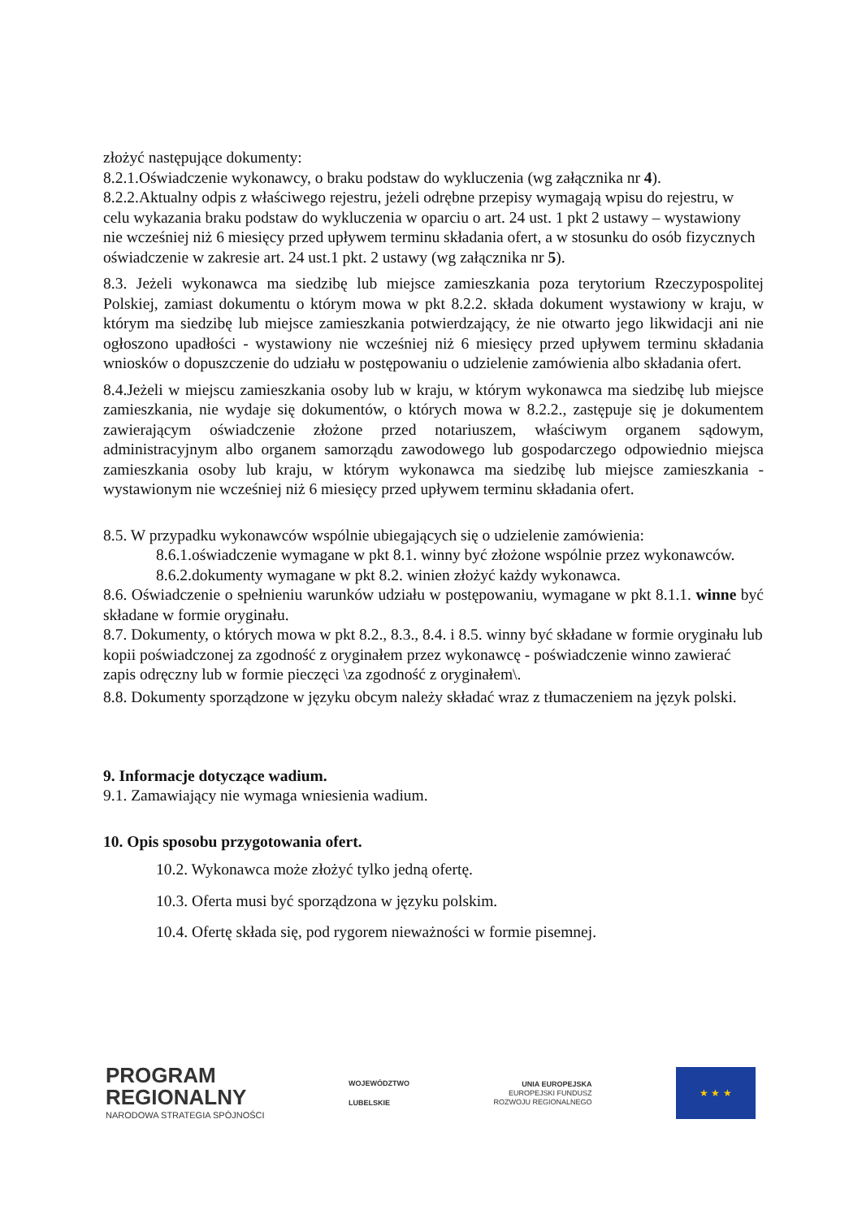złożyć następujące dokumenty:
8.2.1.Oświadczenie wykonawcy, o braku podstaw do wykluczenia (wg załącznika nr 4).
8.2.2.Aktualny odpis z właściwego rejestru, jeżeli odrębne przepisy wymagają wpisu do rejestru, w celu wykazania braku podstaw do wykluczenia w oparciu o art. 24 ust. 1 pkt 2 ustawy – wystawiony nie wcześniej niż 6 miesięcy przed upływem terminu składania ofert, a w stosunku do osób fizycznych oświadczenie w zakresie art. 24 ust.1 pkt. 2 ustawy (wg załącznika nr 5).
8.3. Jeżeli wykonawca ma siedzibę lub miejsce zamieszkania poza terytorium Rzeczypospolitej Polskiej, zamiast dokumentu o którym mowa w pkt 8.2.2. składa dokument wystawiony w kraju, w którym ma siedzibę lub miejsce zamieszkania potwierdzający, że nie otwarto jego likwidacji ani nie ogłoszono upadłości - wystawiony nie wcześniej niż 6 miesięcy przed upływem terminu składania wniosków o dopuszczenie do udziału w postępowaniu o udzielenie zamówienia albo składania ofert.
8.4.Jeżeli w miejscu zamieszkania osoby lub w kraju, w którym wykonawca ma siedzibę lub miejsce zamieszkania, nie wydaje się dokumentów, o których mowa w 8.2.2., zastępuje się je dokumentem zawierającym oświadczenie złożone przed notariuszem, właściwym organem sądowym, administracyjnym albo organem samorządu zawodowego lub gospodarczego odpowiednio miejsca zamieszkania osoby lub kraju, w którym wykonawca ma siedzibę lub miejsce zamieszkania - wystawionym nie wcześniej niż 6 miesięcy przed upływem terminu składania ofert.
8.5. W przypadku wykonawców wspólnie ubiegających się o udzielenie zamówienia:
8.6.1.oświadczenie wymagane w pkt 8.1. winny być złożone wspólnie przez wykonawców.
8.6.2.dokumenty wymagane w pkt 8.2. winien złożyć każdy wykonawca.
8.6. Oświadczenie o spełnieniu warunków udziału w postępowaniu, wymagane w pkt 8.1.1. winne być składane w formie oryginału.
8.7. Dokumenty, o których mowa w pkt 8.2., 8.3., 8.4. i 8.5. winny być składane w formie oryginału lub kopii poświadczonej za zgodność z oryginałem przez wykonawcę - poświadczenie winno zawierać zapis odręczny lub w formie pieczęci \za zgodność z oryginałem\.
8.8. Dokumenty sporządzone w języku obcym należy składać wraz z tłumaczeniem na język polski.
9. Informacje dotyczące wadium.
9.1. Zamawiający nie wymaga wniesienia wadium.
10. Opis sposobu przygotowania ofert.
10.2. Wykonawca może złożyć tylko jedną ofertę.
10.3. Oferta musi być sporządzona w języku polskim.
10.4. Ofertę składa się, pod rygorem nieważności w formie pisemnej.
PROGRAM
REGIONALNY
NARODOWA STRATEGIA SPÓJNOŚCI
WOJEWÓDZTWO
LUBELSKIE
UNIA EUROPEJSKA
EUROPEJSKI FUNDUSZ
ROZWOJU REGIONALNEGO
★ ★ ★